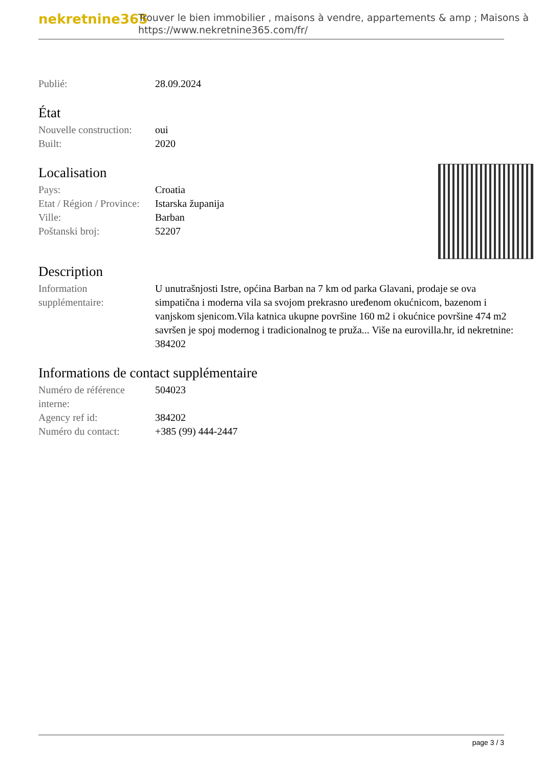nekretnine365
Trouver le bien immobilier , maisons à vendre, appartements & amp ; Maisons à
https://www.nekretnine365.com/fr/
| Publié: | 28.09.2024 |
État
| Nouvelle construction: | oui |
| Built: | 2020 |
Localisation
| Pays: | Croatia |
| Etat / Région / Province: | Istarska županija |
| Ville: | Barban |
| Poštanski broj: | 52207 |
Description
| Information supplémentaire: | U unutrašnjosti Istre, općina Barban na 7 km od parka Glavani, prodaje se ova simpatična i moderna vila sa svojom prekrasno uređenom okućnicom, bazenom i vanjskom sjenicom.Vila katnica ukupne površine 160 m2 i okućnice površine 474 m2 savršen je spoj modernog i tradicionalnog te pruža... Više na eurovilla.hr, id nekretnine: 384202 |
Informations de contact supplémentaire
| Numéro de référence interne: | 504023 |
| Agency ref id: | 384202 |
| Numéro du contact: | +385 (99) 444-2447 |
page 3 / 3